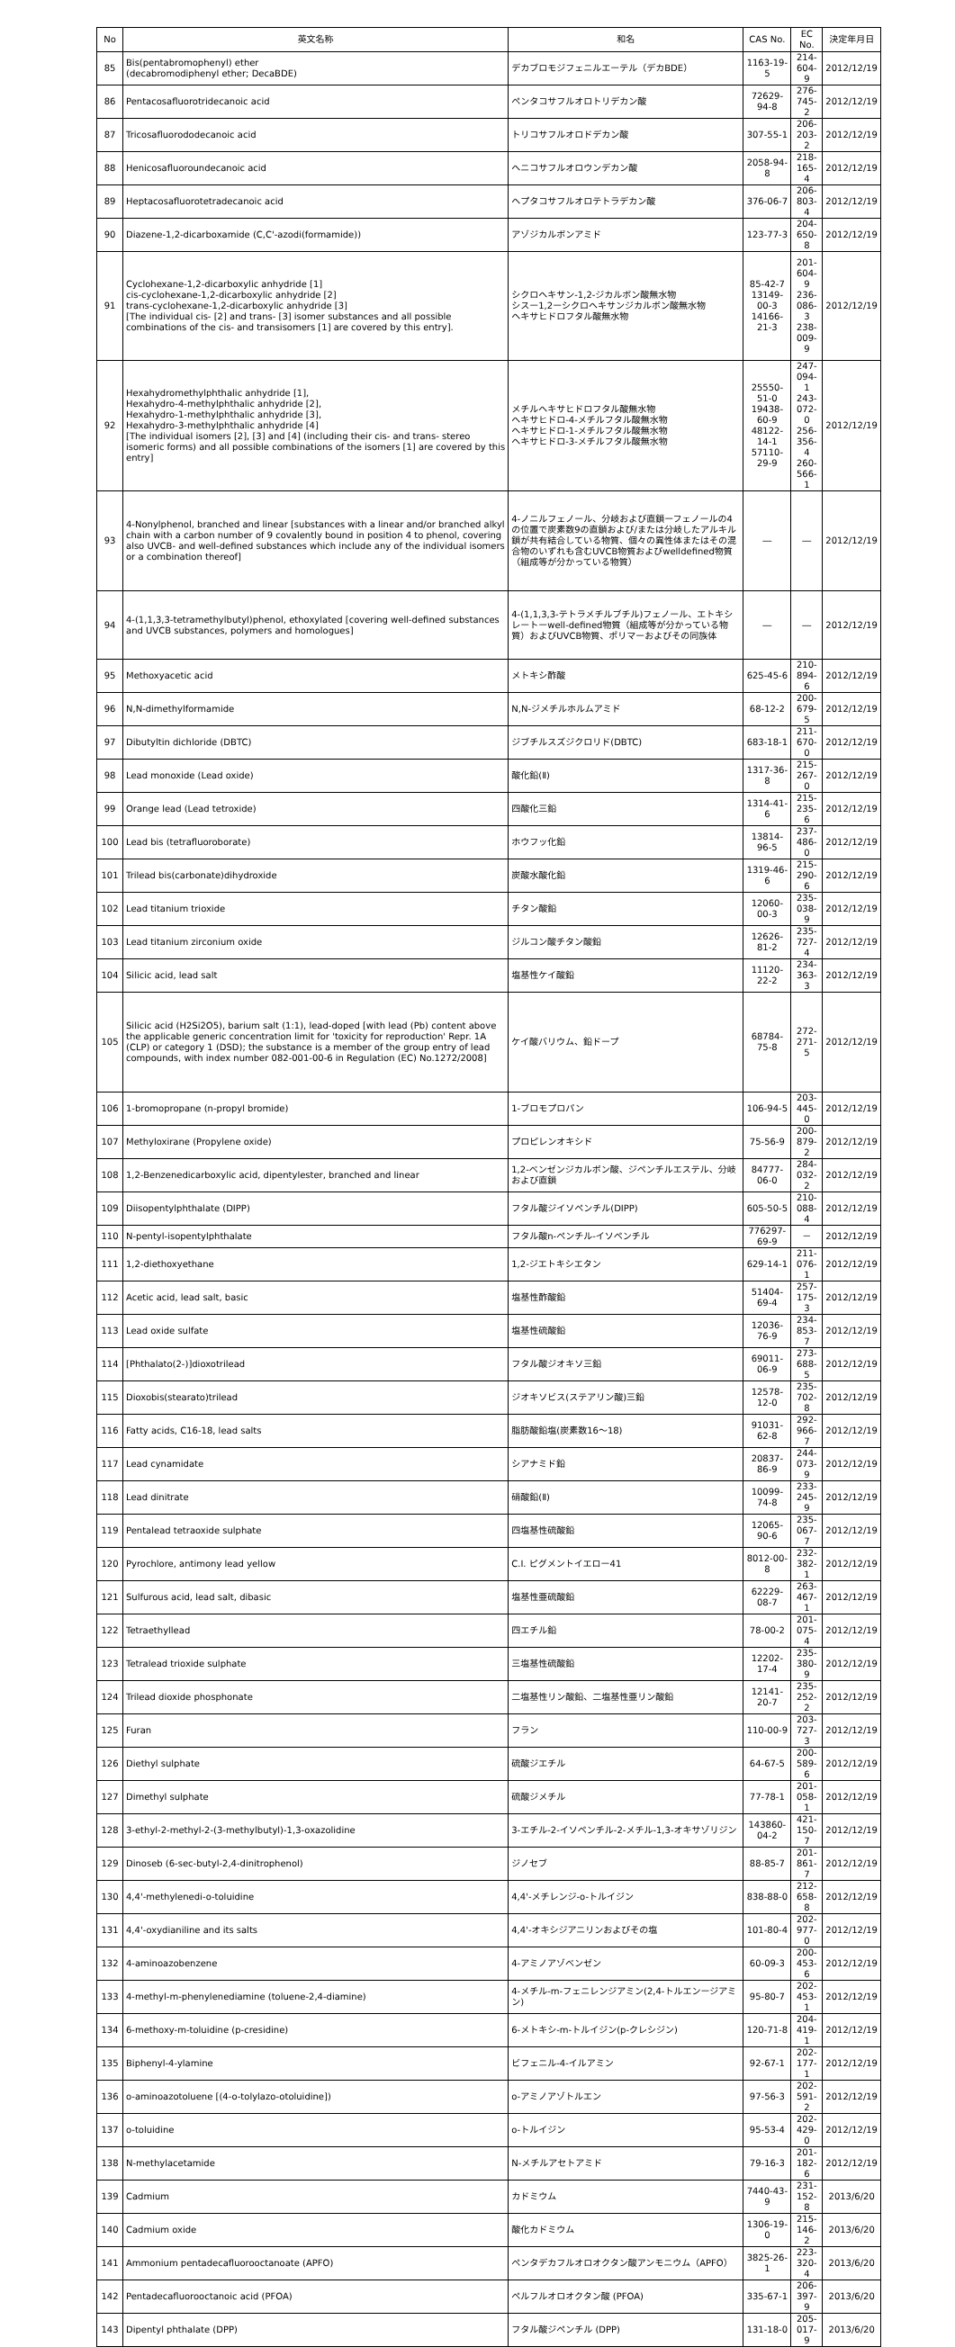| No | 英文名称 | 和名 | CAS No. | EC No. | 決定年月日 |
| --- | --- | --- | --- | --- | --- |
| 85 | Bis(pentabromophenyl) ether (decabromodiphenyl ether; DecaBDE) | デカブロモジフェニルエーテル（デカBDE） | 1163-19-5 | 214-604-9 | 2012/12/19 |
| 86 | Pentacosafluorotridecanoic acid | ペンタコサフルオロトリデカン酸 | 72629-94-8 | 276-745-2 | 2012/12/19 |
| 87 | Tricosafluorododecanoic acid | トリコサフルオロドデカン酸 | 307-55-1 | 206-203-2 | 2012/12/19 |
| 88 | Henicosafluoroundecanoic acid | ヘニコサフルオロウンデカン酸 | 2058-94-8 | 218-165-4 | 2012/12/19 |
| 89 | Heptacosafluorotetradecanoic acid | ヘプタコサフルオロテトラデカン酸 | 376-06-7 | 206-803-4 | 2012/12/19 |
| 90 | Diazene-1,2-dicarboxamide (C,C'-azodi(formamide)) | アゾジカルボンアミド | 123-77-3 | 204-650-8 | 2012/12/19 |
| 91 | Cyclohexane-1,2-dicarboxylic anhydride [1] cis-cyclohexane-1,2-dicarboxylic anhydride [2] trans-cyclohexane-1,2-dicarboxylic anhydride [3] [The individual cis- [2] and trans- [3] isomer substances and all possible combinations of the cis- and transisomers [1] are covered by this entry]. | シクロヘキサン-1,2-ジカルボン酸無水物 シスー1,2ーシクロヘキサンジカルボン酸無水物 ヘキサヒドロフタル酸無水物 | 85-42-7 13149-00-3 14166-21-3 | 201-604-9 236-086-3 238-009-9 | 2012/12/19 |
| 92 | Hexahydromethylphthalic anhydride [1], Hexahydro-4-methylphthalic anhydride [2], Hexahydro-1-methylphthalic anhydride [3], Hexahydro-3-methylphthalic anhydride [4] [The individual isomers [2], [3] and [4] (including their cis- and trans- stereo isomeric forms) and all possible combinations of the isomers [1] are covered by this entry] | メチルヘキサヒドロフタル酸無水物 ヘキサヒドロ-4-メチルフタル酸無水物 ヘキサヒドロ-1-メチルフタル酸無水物 ヘキサヒドロ-3-メチルフタル酸無水物 | 25550-51-0 19438-60-9 48122-14-1 57110-29-9 | 247-094-1 243-072-0 256-356-4 260-566-1 | 2012/12/19 |
| 93 | 4-Nonylphenol, branched and linear [substances with a linear and/or branched alkyl chain with a carbon number of 9 covalently bound in position 4 to phenol, covering also UVCB- and well-defined substances which include any of the individual isomers or a combination thereof] | 4-ノニルフェノール、分岐および直鎖ーフェノールの4の位置で炭素数9の直鎖および/または分岐したアルキル鎖が共有結合している物質、個々の異性体またはその混合物のいずれも含むUVCB物質およびwelldefined物質（組成等が分かっている物質） | ― | ― | 2012/12/19 |
| 94 | 4-(1,1,3,3-tetramethylbutyl)phenol, ethoxylated [covering well-defined substances and UVCB substances, polymers and homologues] | 4-(1,1,3,3-テトラメチルブチル)フェノール、エトキシレートーwell-defined物質（組成等が分かっている物質）およびUVCB物質、ポリマーおよびその同族体 | ― | ― | 2012/12/19 |
| 95 | Methoxyacetic acid | メトキシ酢酸 | 625-45-6 | 210-894-6 | 2012/12/19 |
| 96 | N,N-dimethylformamide | N,N-ジメチルホルムアミド | 68-12-2 | 200-679-5 | 2012/12/19 |
| 97 | Dibutyltin dichloride (DBTC) | ジブチルスズジクロリド(DBTC) | 683-18-1 | 211-670-0 | 2012/12/19 |
| 98 | Lead monoxide (Lead oxide) | 酸化鉛(Ⅱ) | 1317-36-8 | 215-267-0 | 2012/12/19 |
| 99 | Orange lead (Lead tetroxide) | 四酸化三鉛 | 1314-41-6 | 215-235-6 | 2012/12/19 |
| 100 | Lead bis (tetrafluoroborate) | ホウフッ化鉛 | 13814-96-5 | 237-486-0 | 2012/12/19 |
| 101 | Trilead bis(carbonate)dihydroxide | 炭酸水酸化鉛 | 1319-46-6 | 215-290-6 | 2012/12/19 |
| 102 | Lead titanium trioxide | チタン酸鉛 | 12060-00-3 | 235-038-9 | 2012/12/19 |
| 103 | Lead titanium zirconium oxide | ジルコン酸チタン酸鉛 | 12626-81-2 | 235-727-4 | 2012/12/19 |
| 104 | Silicic acid, lead salt | 塩基性ケイ酸鉛 | 11120-22-2 | 234-363-3 | 2012/12/19 |
| 105 | Silicic acid (H2Si2O5), barium salt (1:1), lead-doped [with lead (Pb) content above the applicable generic concentration limit for 'toxicity for reproduction' Repr. 1A (CLP) or category 1 (DSD); the substance is a member of the group entry of lead compounds, with index number 082-001-00-6 in Regulation (EC) No.1272/2008] | ケイ酸バリウム、鉛ドープ | 68784-75-8 | 272-271-5 | 2012/12/19 |
| 106 | 1-bromopropane (n-propyl bromide) | 1-ブロモプロパン | 106-94-5 | 203-445-0 | 2012/12/19 |
| 107 | Methyloxirane (Propylene oxide) | プロピレンオキシド | 75-56-9 | 200-879-2 | 2012/12/19 |
| 108 | 1,2-Benzenedicarboxylic acid, dipentylester, branched and linear | 1,2-ベンゼンジカルボン酸、ジペンチルエステル、分岐および直鎖 | 84777-06-0 | 284-032-2 | 2012/12/19 |
| 109 | Diisopentylphthalate (DIPP) | フタル酸ジイソペンチル(DIPP) | 605-50-5 | 210-088-4 | 2012/12/19 |
| 110 | N-pentyl-isopentylphthalate | フタル酸n-ペンチル-イソペンチル | 776297-69-9 | － | 2012/12/19 |
| 111 | 1,2-diethoxyethane | 1,2-ジエトキシエタン | 629-14-1 | 211-076-1 | 2012/12/19 |
| 112 | Acetic acid, lead salt, basic | 塩基性酢酸鉛 | 51404-69-4 | 257-175-3 | 2012/12/19 |
| 113 | Lead oxide sulfate | 塩基性硫酸鉛 | 12036-76-9 | 234-853-7 | 2012/12/19 |
| 114 | [Phthalato(2-)]dioxotrilead | フタル酸ジオキソ三鉛 | 69011-06-9 | 273-688-5 | 2012/12/19 |
| 115 | Dioxobis(stearato)trilead | ジオキソビス(ステアリン酸)三鉛 | 12578-12-0 | 235-702-8 | 2012/12/19 |
| 116 | Fatty acids, C16-18, lead salts | 脂肪酸鉛塩(炭素数16～18) | 91031-62-8 | 292-966-7 | 2012/12/19 |
| 117 | Lead cynamidate | シアナミド鉛 | 20837-86-9 | 244-073-9 | 2012/12/19 |
| 118 | Lead dinitrate | 硝酸鉛(Ⅱ) | 10099-74-8 | 233-245-9 | 2012/12/19 |
| 119 | Pentalead tetraoxide sulphate | 四塩基性硫酸鉛 | 12065-90-6 | 235-067-7 | 2012/12/19 |
| 120 | Pyrochlore, antimony lead yellow | C.I. ピグメントイエロー41 | 8012-00-8 | 232-382-1 | 2012/12/19 |
| 121 | Sulfurous acid, lead salt, dibasic | 塩基性亜硫酸鉛 | 62229-08-7 | 263-467-1 | 2012/12/19 |
| 122 | Tetraethyllead | 四エチル鉛 | 78-00-2 | 201-075-4 | 2012/12/19 |
| 123 | Tetralead trioxide sulphate | 三塩基性硫酸鉛 | 12202-17-4 | 235-380-9 | 2012/12/19 |
| 124 | Trilead dioxide phosphonate | 二塩基性リン酸鉛、二塩基性亜リン酸鉛 | 12141-20-7 | 235-252-2 | 2012/12/19 |
| 125 | Furan | フラン | 110-00-9 | 203-727-3 | 2012/12/19 |
| 126 | Diethyl sulphate | 硫酸ジエチル | 64-67-5 | 200-589-6 | 2012/12/19 |
| 127 | Dimethyl sulphate | 硫酸ジメチル | 77-78-1 | 201-058-1 | 2012/12/19 |
| 128 | 3-ethyl-2-methyl-2-(3-methylbutyl)-1,3-oxazolidine | 3-エチル-2-イソペンチル-2-メチル-1,3-オキサゾリジン | 143860-04-2 | 421-150-7 | 2012/12/19 |
| 129 | Dinoseb (6-sec-butyl-2,4-dinitrophenol) | ジノセブ | 88-85-7 | 201-861-7 | 2012/12/19 |
| 130 | 4,4'-methylenedi-o-toluidine | 4,4'-メチレンジ-o-トルイジン | 838-88-0 | 212-658-8 | 2012/12/19 |
| 131 | 4,4'-oxydianiline and its salts | 4,4'-オキシジアニリンおよびその塩 | 101-80-4 | 202-977-0 | 2012/12/19 |
| 132 | 4-aminoazobenzene | 4-アミノアゾベンゼン | 60-09-3 | 200-453-6 | 2012/12/19 |
| 133 | 4-methyl-m-phenylenediamine (toluene-2,4-diamine) | 4-メチル-m-フェニレンジアミン(2,4-トルエンージアミン) | 95-80-7 | 202-453-1 | 2012/12/19 |
| 134 | 6-methoxy-m-toluidine (p-cresidine) | 6-メトキシ-m-トルイジン(p-クレシジン) | 120-71-8 | 204-419-1 | 2012/12/19 |
| 135 | Biphenyl-4-ylamine | ビフェニル-4-イルアミン | 92-67-1 | 202-177-1 | 2012/12/19 |
| 136 | o-aminoazotoluene [(4-o-tolylazo-otoluidine]) | o-アミノアゾトルエン | 97-56-3 | 202-591-2 | 2012/12/19 |
| 137 | o-toluidine | o-トルイジン | 95-53-4 | 202-429-0 | 2012/12/19 |
| 138 | N-methylacetamide | N-メチルアセトアミド | 79-16-3 | 201-182-6 | 2012/12/19 |
| 139 | Cadmium | カドミウム | 7440-43-9 | 231-152-8 | 2013/6/20 |
| 140 | Cadmium oxide | 酸化カドミウム | 1306-19-0 | 215-146-2 | 2013/6/20 |
| 141 | Ammonium pentadecafluorooctanoate (APFO) | ペンタデカフルオロオクタン酸アンモニウム（APFO） | 3825-26-1 | 223-320-4 | 2013/6/20 |
| 142 | Pentadecafluorooctanoic acid (PFOA) | ペルフルオロオクタン酸 (PFOA) | 335-67-1 | 206-397-9 | 2013/6/20 |
| 143 | Dipentyl phthalate (DPP) | フタル酸ジペンチル (DPP) | 131-18-0 | 205-017-9 | 2013/6/20 |